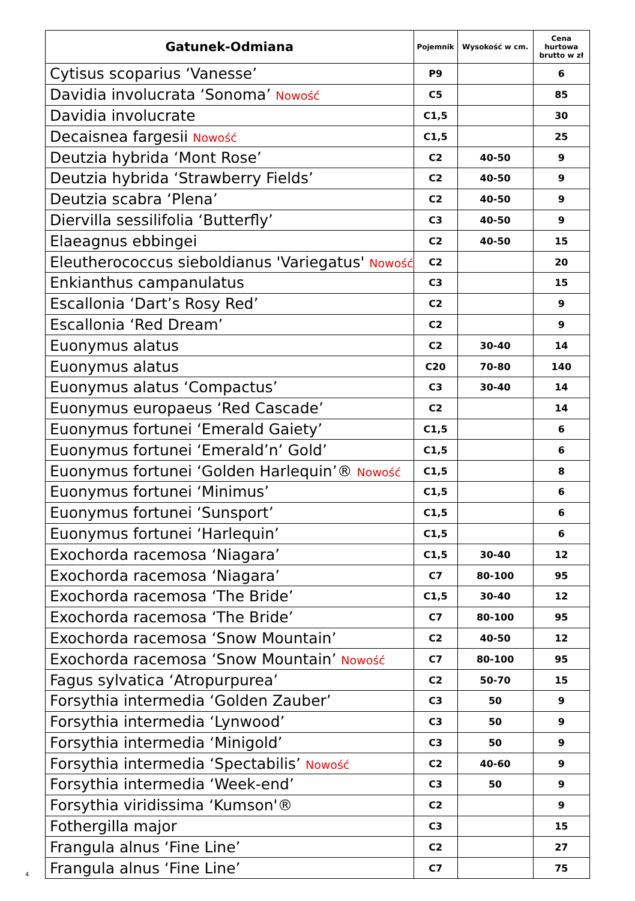| Gatunek-Odmiana | Pojemnik | Wysokość w cm. | Cena hurtowa brutto w zł |
| --- | --- | --- | --- |
| Cytisus scoparius ‘Vanesse’ | P9 | | 6 |
| Davidia involucrata ‘Sonoma’ Nowość | C5 | | 85 |
| Davidia involucrate | C1,5 | | 30 |
| Decaisnea fargesii Nowość | C1,5 | | 25 |
| Deutzia hybrida ‘Mont Rose’ | C2 | 40-50 | 9 |
| Deutzia hybrida ‘Strawberry Fields’ | C2 | 40-50 | 9 |
| Deutzia scabra ‘Plena’ | C2 | 40-50 | 9 |
| Diervilla sessilifolia ‘Butterfly’ | C3 | 40-50 | 9 |
| Elaeagnus ebbingei | C2 | 40-50 | 15 |
| Eleutherococcus sieboldianus 'Variegatus' Nowość | C2 | | 20 |
| Enkianthus campanulatus | C3 | | 15 |
| Escallonia ‘Dart’s Rosy Red’ | C2 | | 9 |
| Escallonia ‘Red Dream’ | C2 | | 9 |
| Euonymus alatus | C2 | 30-40 | 14 |
| Euonymus alatus | C20 | 70-80 | 140 |
| Euonymus alatus ‘Compactus’ | C3 | 30-40 | 14 |
| Euonymus europaeus ‘Red Cascade’ | C2 | | 14 |
| Euonymus fortunei ‘Emerald Gaiety’ | C1,5 | | 6 |
| Euonymus fortunei ‘Emerald’n’ Gold’ | C1,5 | | 6 |
| Euonymus fortunei ‘Golden Harlequin’® Nowość | C1,5 | | 8 |
| Euonymus fortunei ‘Minimus’ | C1,5 | | 6 |
| Euonymus fortunei ‘Sunsport’ | C1,5 | | 6 |
| Euonymus fortunei ‘Harlequin’ | C1,5 | | 6 |
| Exochorda racemosa ‘Niagara’ | C1,5 | 30-40 | 12 |
| Exochorda racemosa ‘Niagara’ | C7 | 80-100 | 95 |
| Exochorda racemosa ‘The Bride’ | C1,5 | 30-40 | 12 |
| Exochorda racemosa ‘The Bride’ | C7 | 80-100 | 95 |
| Exochorda racemosa ‘Snow Mountain’ | C2 | 40-50 | 12 |
| Exochorda racemosa ‘Snow Mountain’ Nowość | C7 | 80-100 | 95 |
| Fagus sylvatica ‘Atropurpurea’ | C2 | 50-70 | 15 |
| Forsythia intermedia ‘Golden Zauber’ | C3 | 50 | 9 |
| Forsythia intermedia ‘Lynwood’ | C3 | 50 | 9 |
| Forsythia intermedia ‘Minigold’ | C3 | 50 | 9 |
| Forsythia intermedia ‘Spectabilis’ Nowość | C2 | 40-60 | 9 |
| Forsythia intermedia ‘Week-end’ | C3 | 50 | 9 |
| Forsythia viridissima ‘Kumson'® | C2 | | 9 |
| Fothergilla major | C3 | | 15 |
| Frangula alnus ‘Fine Line’ | C2 | | 27 |
| Frangula alnus ‘Fine Line’ | C7 | | 75 |
4